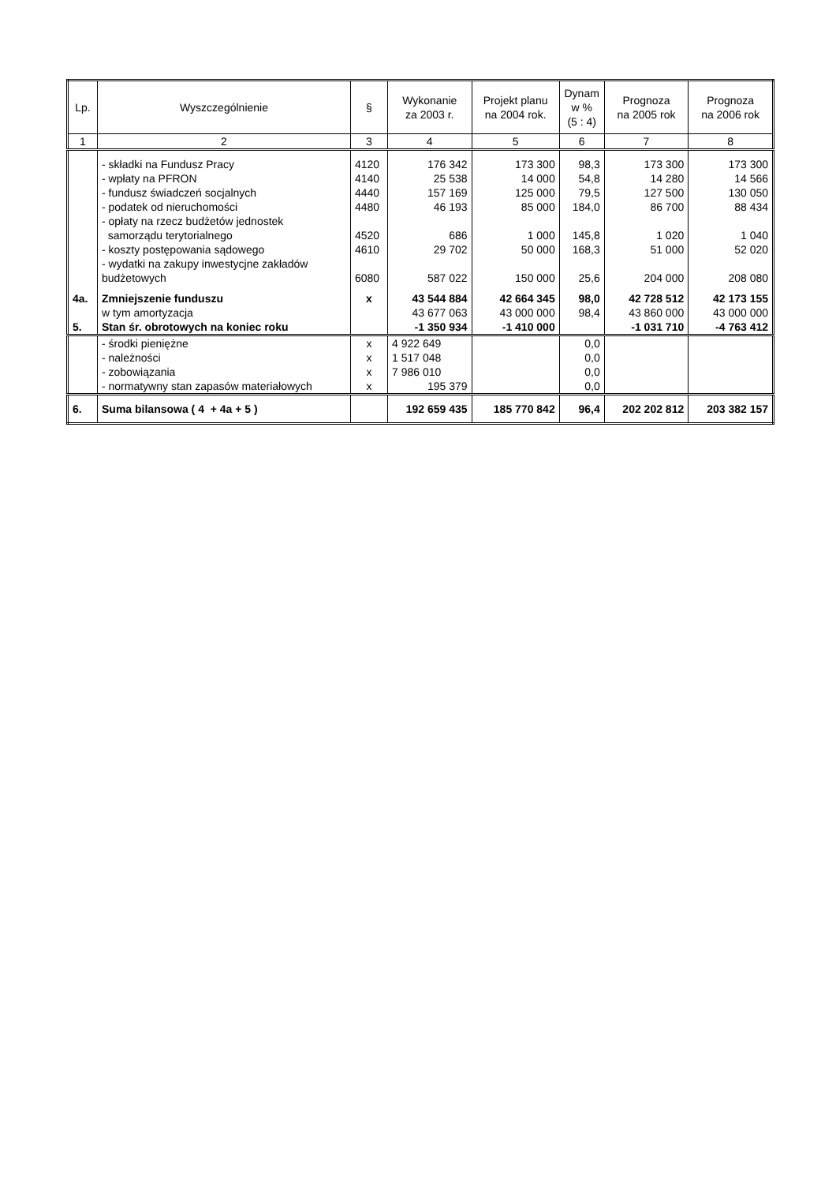| Lp. | Wyszczególnienie | § | Wykonanie za 2003 r. | Projekt planu na 2004 rok. | Dynam w % (5 : 4) | Prognoza na 2005 rok | Prognoza na 2006 rok |
| --- | --- | --- | --- | --- | --- | --- | --- |
| 1 | 2 | 3 | 4 | 5 | 6 | 7 | 8 |
| | - składki na Fundusz Pracy | 4120 | 176 342 | 173 300 | 98,3 | 173 300 | 173 300 |
| | - wpłaty na PFRON | 4140 | 25 538 | 14 000 | 54,8 | 14 280 | 14 566 |
| | - fundusz świadczeń socjalnych | 4440 | 157 169 | 125 000 | 79,5 | 127 500 | 130 050 |
| | - podatek od nieruchomości | 4480 | 46 193 | 85 000 | 184,0 | 86 700 | 88 434 |
| | - opłaty na rzecz budżetów jednostek samorządu terytorialnego | 4520 | 686 | 1 000 | 145,8 | 1 020 | 1 040 |
| | - koszty postępowania sądowego | 4610 | 29 702 | 50 000 | 168,3 | 51 000 | 52 020 |
| | - wydatki na zakupy inwestycjne zakładów budżetowych | 6080 | 587 022 | 150 000 | 25,6 | 204 000 | 208 080 |
| 4a. | Zmniejszenie funduszu | x | 43 544 884 | 42 664 345 | 98,0 | 42 728 512 | 42 173 155 |
| | w tym amortyzacja | | 43 677 063 | 43 000 000 | 98,4 | 43 860 000 | 43 000 000 |
| 5. | Stan śr. obrotowych na koniec roku | | -1 350 934 | -1 410 000 | | -1 031 710 | -4 763 412 |
| | - środki pieniężne | x | 4 922 649 | | 0,0 | | |
| | - należności | x | 1 517 048 | | 0,0 | | |
| | - zobowiązania | x | 7 986 010 | | 0,0 | | |
| | - normatywny stan zapasów materiałowych | x | 195 379 | | 0,0 | | |
| 6. | Suma bilansowa ( 4 + 4a + 5 ) | | 192 659 435 | 185 770 842 | 96,4 | 202 202 812 | 203 382 157 |